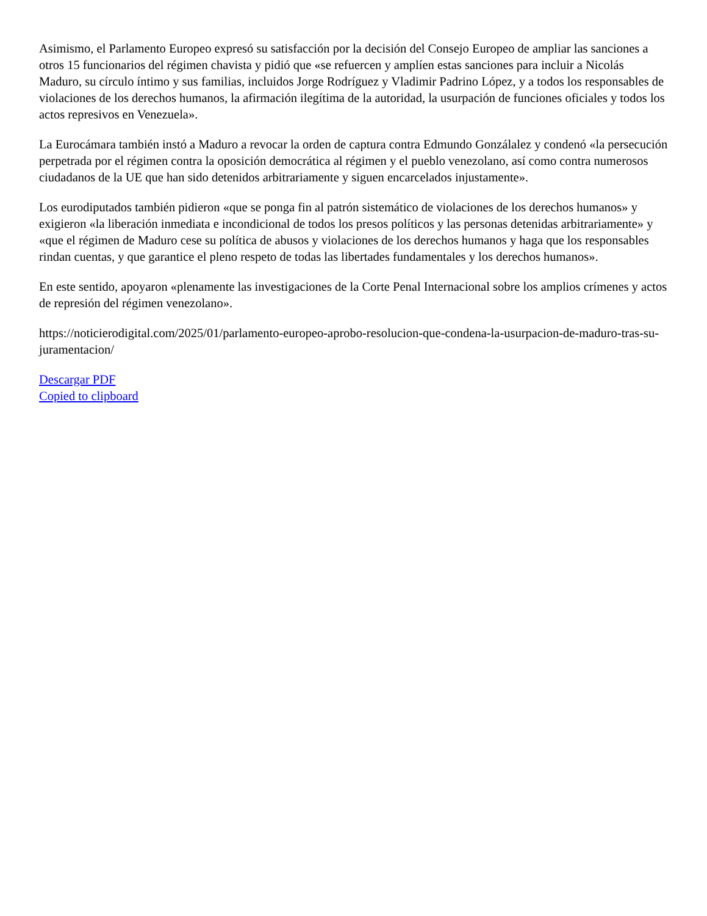Asimismo, el Parlamento Europeo expresó su satisfacción por la decisión del Consejo Europeo de ampliar las sanciones a otros 15 funcionarios del régimen chavista y pidió que «se refuercen y amplíen estas sanciones para incluir a Nicolás Maduro, su círculo íntimo y sus familias, incluidos Jorge Rodríguez y Vladimir Padrino López, y a todos los responsables de violaciones de los derechos humanos, la afirmación ilegítima de la autoridad, la usurpación de funciones oficiales y todos los actos represivos en Venezuela».
La Eurocámara también instó a Maduro a revocar la orden de captura contra Edmundo Gonzálalez y condenó «la persecución perpetrada por el régimen contra la oposición democrática al régimen y el pueblo venezolano, así como contra numerosos ciudadanos de la UE que han sido detenidos arbitrariamente y siguen encarcelados injustamente».
Los eurodiputados también pidieron «que se ponga fin al patrón sistemático de violaciones de los derechos humanos» y exigieron «la liberación inmediata e incondicional de todos los presos políticos y las personas detenidas arbitrariamente» y «que el régimen de Maduro cese su política de abusos y violaciones de los derechos humanos y haga que los responsables rindan cuentas, y que garantice el pleno respeto de todas las libertades fundamentales y los derechos humanos».
En este sentido, apoyaron «plenamente las investigaciones de la Corte Penal Internacional sobre los amplios crímenes y actos de represión del régimen venezolano».
https://noticierodigital.com/2025/01/parlamento-europeo-aprobo-resolucion-que-condena-la-usurpacion-de-maduro-tras-su-juramentacion/
Descargar PDF
Copied to clipboard